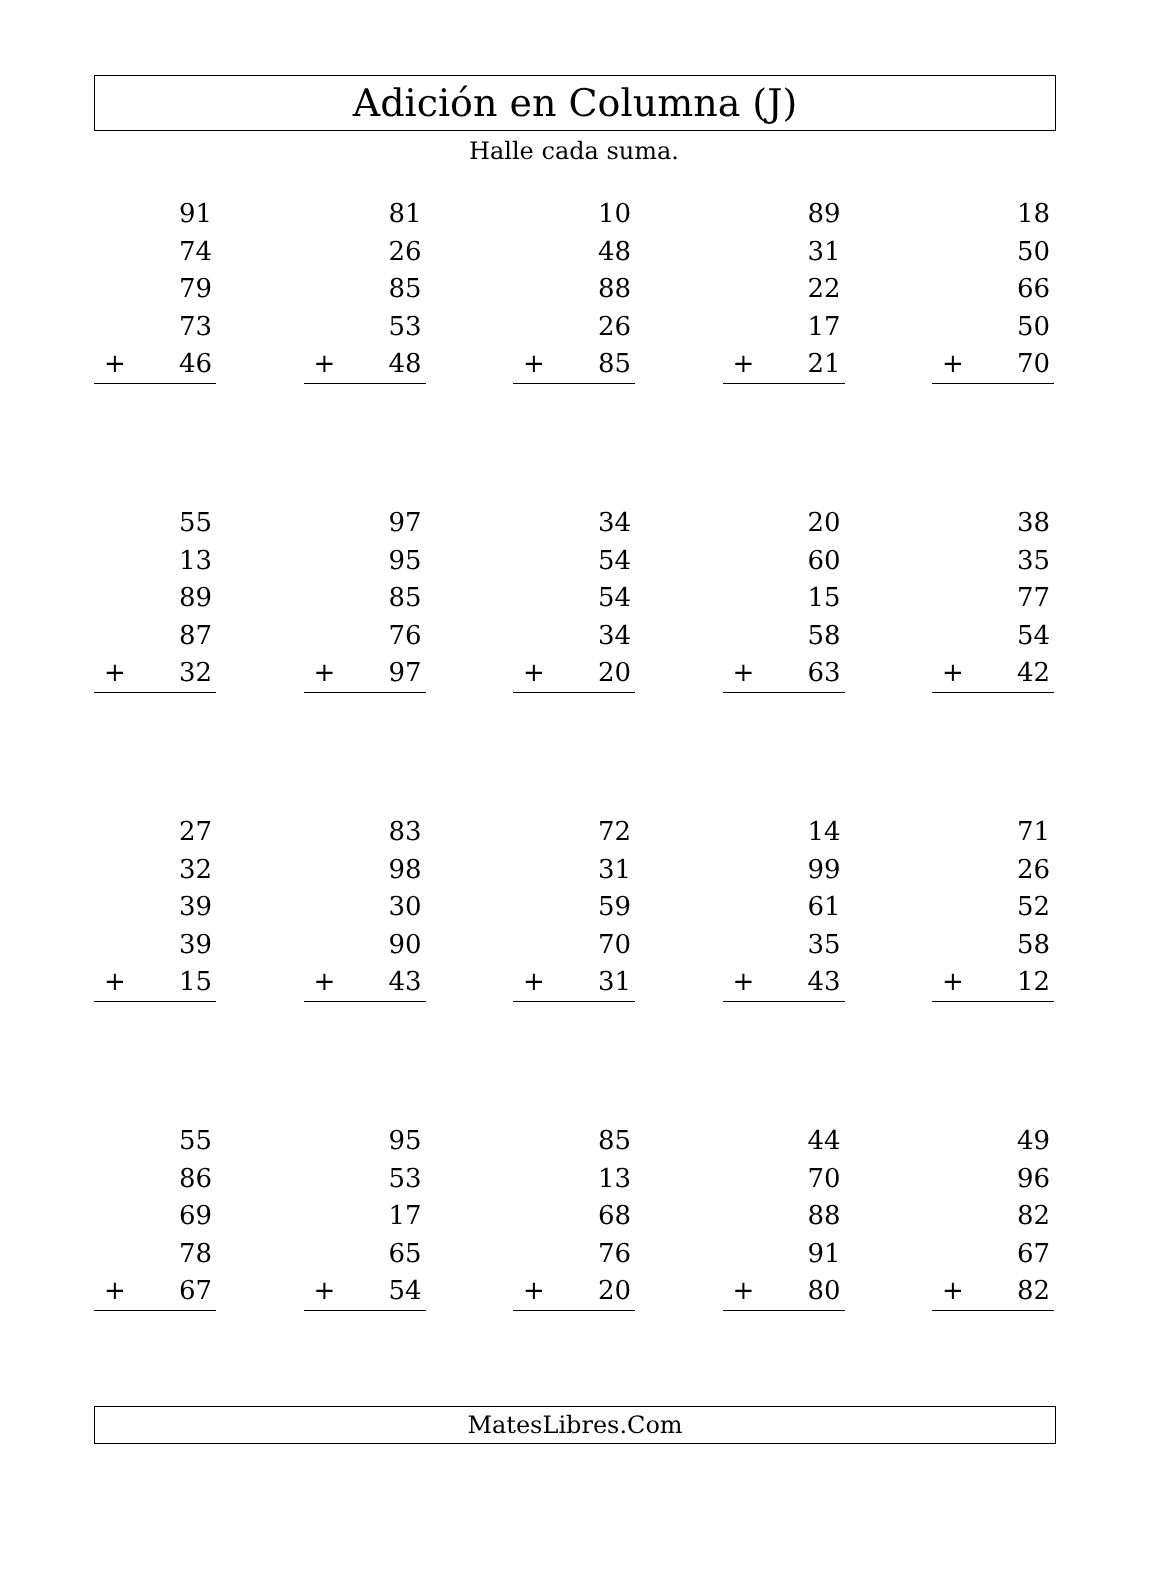Adición en Columna (J)
Halle cada suma.
91
74
79
73
+ 46
81
26
85
53
+ 48
10
48
88
26
+ 85
89
31
22
17
+ 21
18
50
66
50
+ 70
55
13
89
87
+ 32
97
95
85
76
+ 97
34
54
54
34
+ 20
20
60
15
58
+ 63
38
35
77
54
+ 42
27
32
39
39
+ 15
83
98
30
90
+ 43
72
31
59
70
+ 31
14
99
61
35
+ 43
71
26
52
58
+ 12
55
86
69
78
+ 67
95
53
17
65
+ 54
85
13
68
76
+ 20
44
70
88
91
+ 80
49
96
82
67
+ 82
MatesLibres.Com